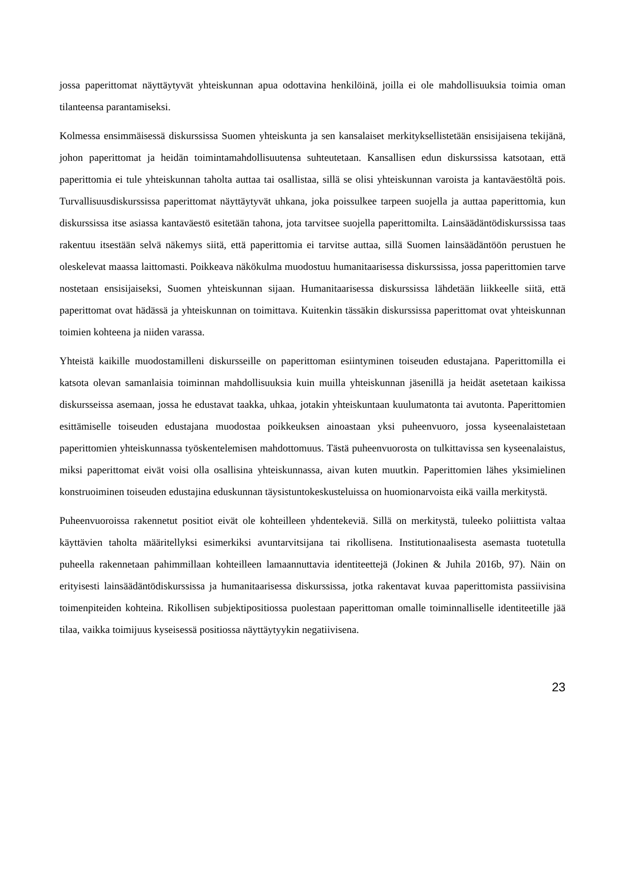jossa paperittomat näyttäytyvät yhteiskunnan apua odottavina henkilöinä, joilla ei ole mahdollisuuksia toimia oman tilanteensa parantamiseksi.
Kolmessa ensimmäisessä diskurssissa Suomen yhteiskunta ja sen kansalaiset merkityksellistetään ensisijaisena tekijänä, johon paperittomat ja heidän toimintamahdollisuutensa suhteutetaan. Kansallisen edun diskurssissa katsotaan, että paperittomia ei tule yhteiskunnan taholta auttaa tai osallistaa, sillä se olisi yhteiskunnan varoista ja kantaväestöltä pois. Turvallisuusdiskurssissa paperittomat näyttäytyvät uhkana, joka poissulkee tarpeen suojella ja auttaa paperittomia, kun diskurssissa itse asiassa kantaväestö esitetään tahona, jota tarvitsee suojella paperittomilta. Lainsäädäntödiskurssissa taas rakentuu itsestään selvä näkemys siitä, että paperittomia ei tarvitse auttaa, sillä Suomen lainsäädäntöön perustuen he oleskelevat maassa laittomasti. Poikkeava näkökulma muodostuu humanitaarisessa diskurssissa, jossa paperittomien tarve nostetaan ensisijaiseksi, Suomen yhteiskunnan sijaan. Humanitaarisessa diskurssissa lähdetään liikkeelle siitä, että paperittomat ovat hädässä ja yhteiskunnan on toimittava. Kuitenkin tässäkin diskurssissa paperittomat ovat yhteiskunnan toimien kohteena ja niiden varassa.
Yhteistä kaikille muodostamilleni diskursseille on paperittoman esiintyminen toiseuden edustajana. Paperittomilla ei katsota olevan samanlaisia toiminnan mahdollisuuksia kuin muilla yhteiskunnan jäsenillä ja heidät asetetaan kaikissa diskursseissa asemaan, jossa he edustavat taakka, uhkaa, jotakin yhteiskuntaan kuulumatonta tai avutonta. Paperittomien esittämiselle toiseuden edustajana muodostaa poikkeuksen ainoastaan yksi puheenvuoro, jossa kyseenalaistetaan paperittomien yhteiskunnassa työskentelemisen mahdottomuus. Tästä puheenvuorosta on tulkittavissa sen kyseenalaistus, miksi paperittomat eivät voisi olla osallisina yhteiskunnassa, aivan kuten muutkin. Paperittomien lähes yksimielinen konstruoiminen toiseuden edustajina eduskunnan täysistuntokeskusteluissa on huomionarvoista eikä vailla merkitystä.
Puheenvuoroissa rakennetut positiot eivät ole kohteilleen yhdentekeviä. Sillä on merkitystä, tuleeko poliittista valtaa käyttävien taholta määritellyksi esimerkiksi avuntarvitsijana tai rikollisena. Institutionaalisesta asemasta tuotetulla puheella rakennetaan pahimmillaan kohteilleen lamaannuttavia identiteettejä (Jokinen & Juhila 2016b, 97). Näin on erityisesti lainsäädäntödiskurssissa ja humanitaarisessa diskurssissa, jotka rakentavat kuvaa paperittomista passiivisina toimenpiteiden kohteina. Rikollisen subjektipositiossa puolestaan paperittoman omalle toiminnalliselle identiteetille jää tilaa, vaikka toimijuus kyseisessä positiossa näyttäytyykin negatiivisena.
23